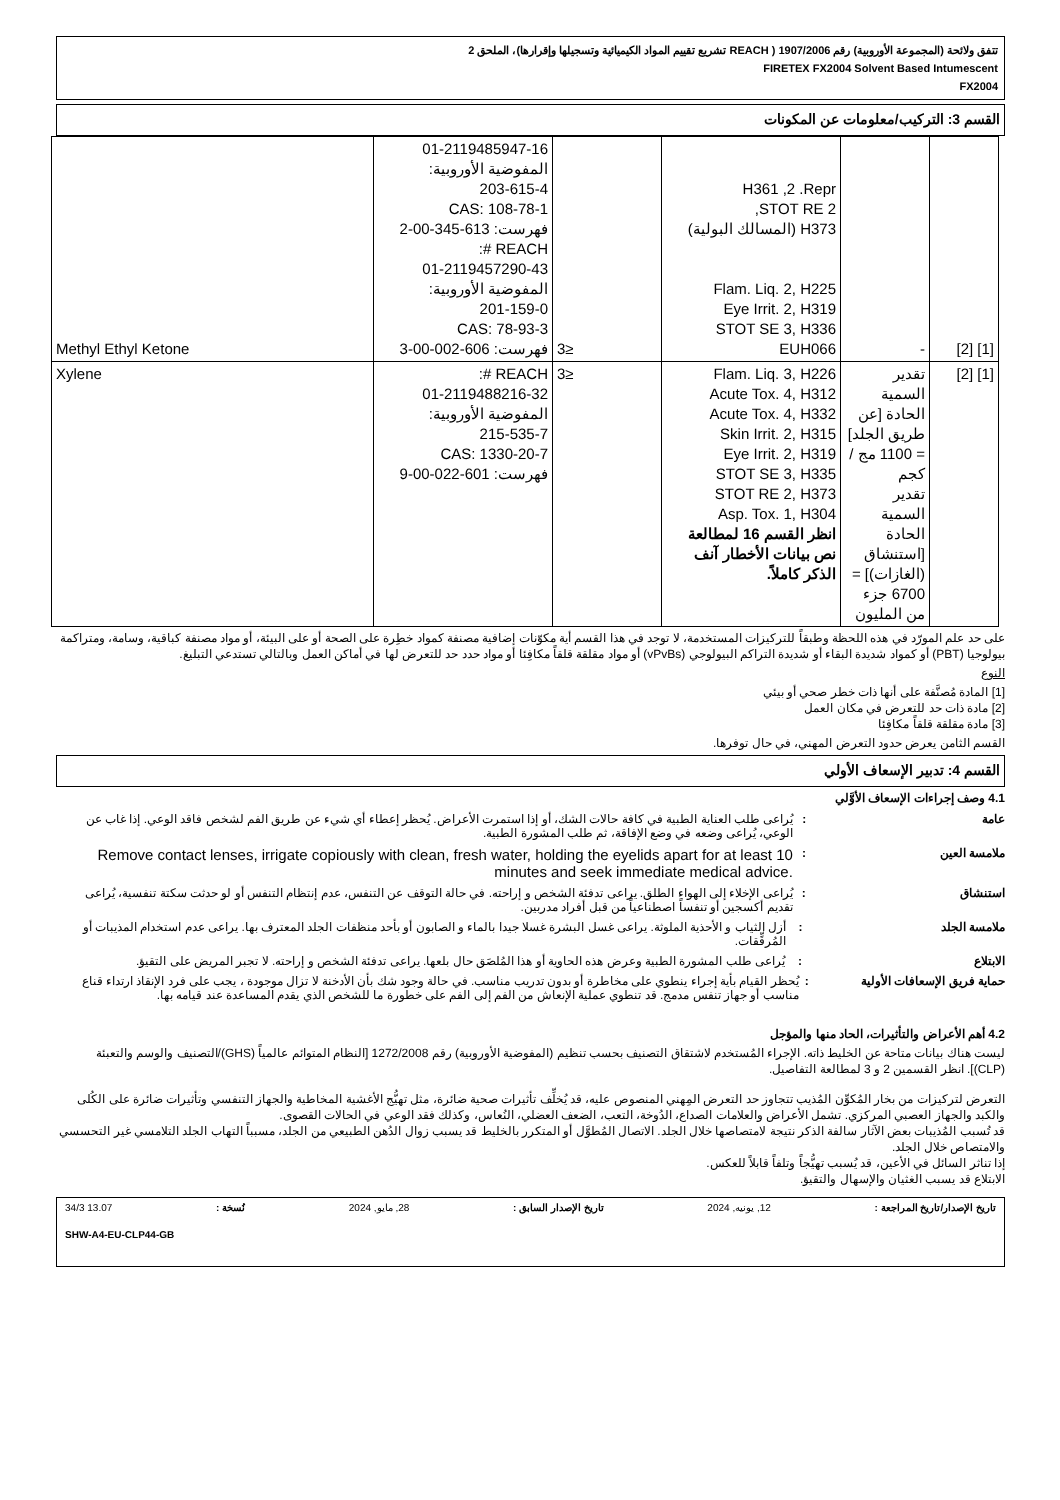تتفق ولائحة (المجموعة الأوروبية) رقم 1907/2006 ( REACH تشريع تقييم المواد الكيميائية وتسجيلها وإقرارها)، الملحق 2
FIRETEX FX2004 Solvent Based Intumescent
FX2004
القسم 3: التركيب/معلومات عن المكونات
| [1] [2] | - | H361 ,2 .Repr STOT RE 2, H373 (المسالك البولية) Flam. Liq. 2, H225 Eye Irrit. 2, H319 STOT SE 3, H336 EUH066 | ≤3 | 01-2119485947-16 المفوضية الأوروبية: 203-615-4 CAS: 108-78-1 فهرست: 613-345-00-2 REACH #: 01-2119457290-43 المفوضية الأوروبية: 201-159-0 CAS: 78-93-3 فهرست: 606-002-00-3 | Methyl Ethyl Ketone |
| [1] [2] | تقدير السمية الحادة [عن طريق الجلد] = 1100 مج / كجم تقدير السمية الحادة [استنشاق (الغازات)] = 6700 جزء من المليون | Flam. Liq. 3, H226 Acute Tox. 4, H312 Acute Tox. 4, H332 Skin Irrit. 2, H315 Eye Irrit. 2, H319 STOT SE 3, H335 STOT RE 2, H373 Asp. Tox. 1, H304 انظر القسم 16 لمطالعة نص بيانات الأخطار آنف الذكر كاملاً. | ≤3 | REACH #: 01-2119488216-32 المفوضية الأوروبية: 215-535-7 CAS: 1330-20-7 فهرست: 601-022-00-9 | Xylene |
على حد علم المورّد في هذه اللحظة وطبقاً للتركيزات المستخدمة، لا توجد في هذا القسم أية مكوّنات إضافية مصنفة كمواد خطِرة على الصحة أو على البيئة، أو مواد مصنفة كباقية، وسامة، ومتراكمة بيولوجيا (PBT) أو كمواد شديدة البقاء أو شديدة التراكم البيولوجي (vPvBs) أو مواد مقلقة قلقاً مكافِئا أو مواد حدد حد للتعرض لها في أماكن العمل وبالتالي تستدعي التبليغ.
النوع
[1] المادة مُصنَّفة على أنها ذات خطر صحي أو بيئي
[2] مادة ذات حد للتعرض في مكان العمل
[3] مادة مقلقة قلقاً مكافِئا
القسم الثامن يعرض حدود التعرض المهني، في حال توفرها.
القسم 4: تدبير الإسعاف الأولي
4.1 وصف إجراءات الإسعاف الأوَّلي
عامة : يُراعى طلب العناية الطبية في كافة حالات الشك، أو إذا استمرت الأعراض. يُحظر إعطاء أي شيء عن طريق الفم لشخص فاقد الوعي. إذا غاب عن الوعي، يُراعى وضعه في وضع الإفاقة، ثم طلب المشورة الطبية.
ملامسة العين :
Remove contact lenses, irrigate copiously with clean, fresh water, holding the eyelids apart for at least 10 minutes and seek immediate medical advice.
استنشاق : يُراعى الإخلاء إلى الهواء الطلق. يراعى تدفئة الشخص و إراحته. في حالة التوقف عن التنفس، عدم إنتظام التنفس أو لو حدثت سكتة تنفسية، يُراعى تقديم أكسجين أو تنفساً اصطناعياً من قبل أفراد مدربين.
ملامسة الجلد : أزل الثياب و الأحذية الملوثة. يراعى غسل البشرة غسلا جيدا بالماء و الصابون أو بأحد منظفات الجلد المعترف بها. يراعى عدم استخدام المذيبات أو المُرقِّقات.
الابتلاع : يُراعى طلب المشورة الطبية وعرض هذه الحاوية أو هذا المُلصَق حال بلعها. يراعى تدفئة الشخص و إراحته. لا تجبر المريض على التقيؤ.
حماية فريق الإسعافات الأولية
: يُحظر القيام بأية إجراء ينطوي على مخاطرة أو بدون تدريب مناسب. في حالة وجود شك بأن الأدخنة لا تزال موجودة ، يجب على فرد الإنقاذ ارتداء قناع مناسب أو جهاز تنفس مدمج. قد تنطوي عملية الإنعاش من الفم إلى الفم على خطورة ما للشخص الذي يقدم المساعدة عند قيامه بها.
4.2 أهم الأعراض والتأثيرات، الحاد منها والمؤجل
ليست هناك بيانات متاحة عن الخليط ذاته. الإجراء المُستخدم لاشتقاق التصنيف بحسب تنظيم (المفوضية الأوروبية) رقم 1272/2008 [النظام المتوائم عالمياً (GHS)/التصنيف والوسم والتعبئة (CLP)]. انظر القسمين 2 و 3 لمطالعة التفاصيل.
التعرض لتركيزات من بخار المُكوِّن المُذيب تتجاوز حد التعرض المِهني المنصوص عليه، قد يُخلِّف تأثيرات صحية ضائرة، مثل تهيُّج الأغشية المخاطية والجهاز التنفسي وتأثيرات ضائرة على الكُلى والكبد والجهاز العصبي المركزي. تشمل الأعراض والعلامات الصداع، الدُوخة، التعب، الضعف العضلي، النُعاس، وكذلك فقد الوعي في الحالات القصوى.
قد تُسبب المُذيبات بعض الآثار سالفة الذكر نتيجة لامتصاصها خلال الجلد. الاتصال المُطوَّل أو المتكرر بالخليط قد يسبب زوال الدُهن الطبيعي من الجلد، مسبباً التهاب الجلد التلامسي غير التحسسي والامتصاص خلال الجلد.
إذا تناثر السائل في الأعين، قد يُسبب تهيُّجاً وتلفاً قابلاً للعكس.
الابتلاع قد يسبب الغثيان والإسهال والتقيؤ.
تاريخ الإصدار/تاريخ المراجعة : 12, يونيه, 2024 تاريخ الإصدار السابق : 28, مايو, 2024 نُسخة : 13.07 34/3
SHW-A4-EU-CLP44-GB